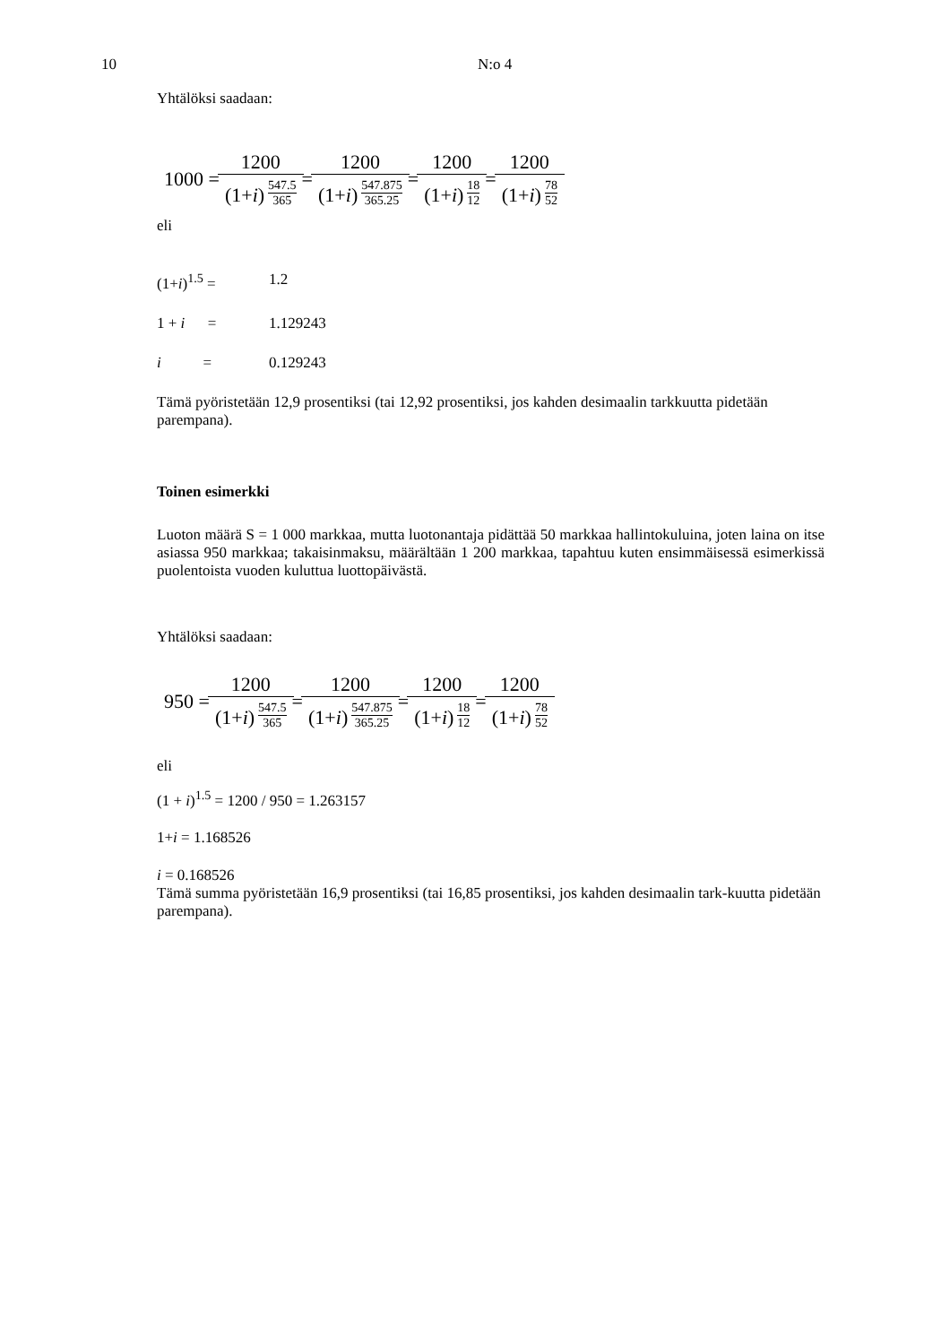10 N:o 4
Yhtälöksi saadaan:
1000 = 1200 (1+i) 547.5 365 = 1200 (1+i) 547.875 365.25 = 1200 (1+i) 18 12 = 1200 (1+i) 78 52
eli
(1+i)<sup>1.5</sup> = 1.2
1 + i = 1.129243
i = 0.129243
Tämä pyöristetään 12,9 prosentiksi (tai 12,92 prosentiksi, jos kahden desimaalin tarkkuutta pidetään parempana).
Toinen esimerkki
Luoton määrä S = 1 000 markkaa, mutta luotonantaja pidättää 50 markkaa hallintokuluina, joten laina on itse asiassa 950 markkaa; takaisinmaksu, määrältään 1 200 markkaa, tapahtuu kuten ensimmäisessä esimerkissä puolentoista vuoden kuluttua luottopäivästä.
Yhtälöksi saadaan:
950 = 1200 (1+i) 547.5 365 = 1200 (1+i) 547.875 365.25 = 1200 (1+i) 18 12 = 1200 (1+i) 78 52
eli
(1 + i)<sup>1.5</sup> = 1200 / 950 = 1.263157
1+i = 1.168526
i = 0.168526
Tämä summa pyöristetään 16,9 prosentiksi (tai 16,85 prosentiksi, jos kahden desimaalin tark-kuutta pidetään parempana).